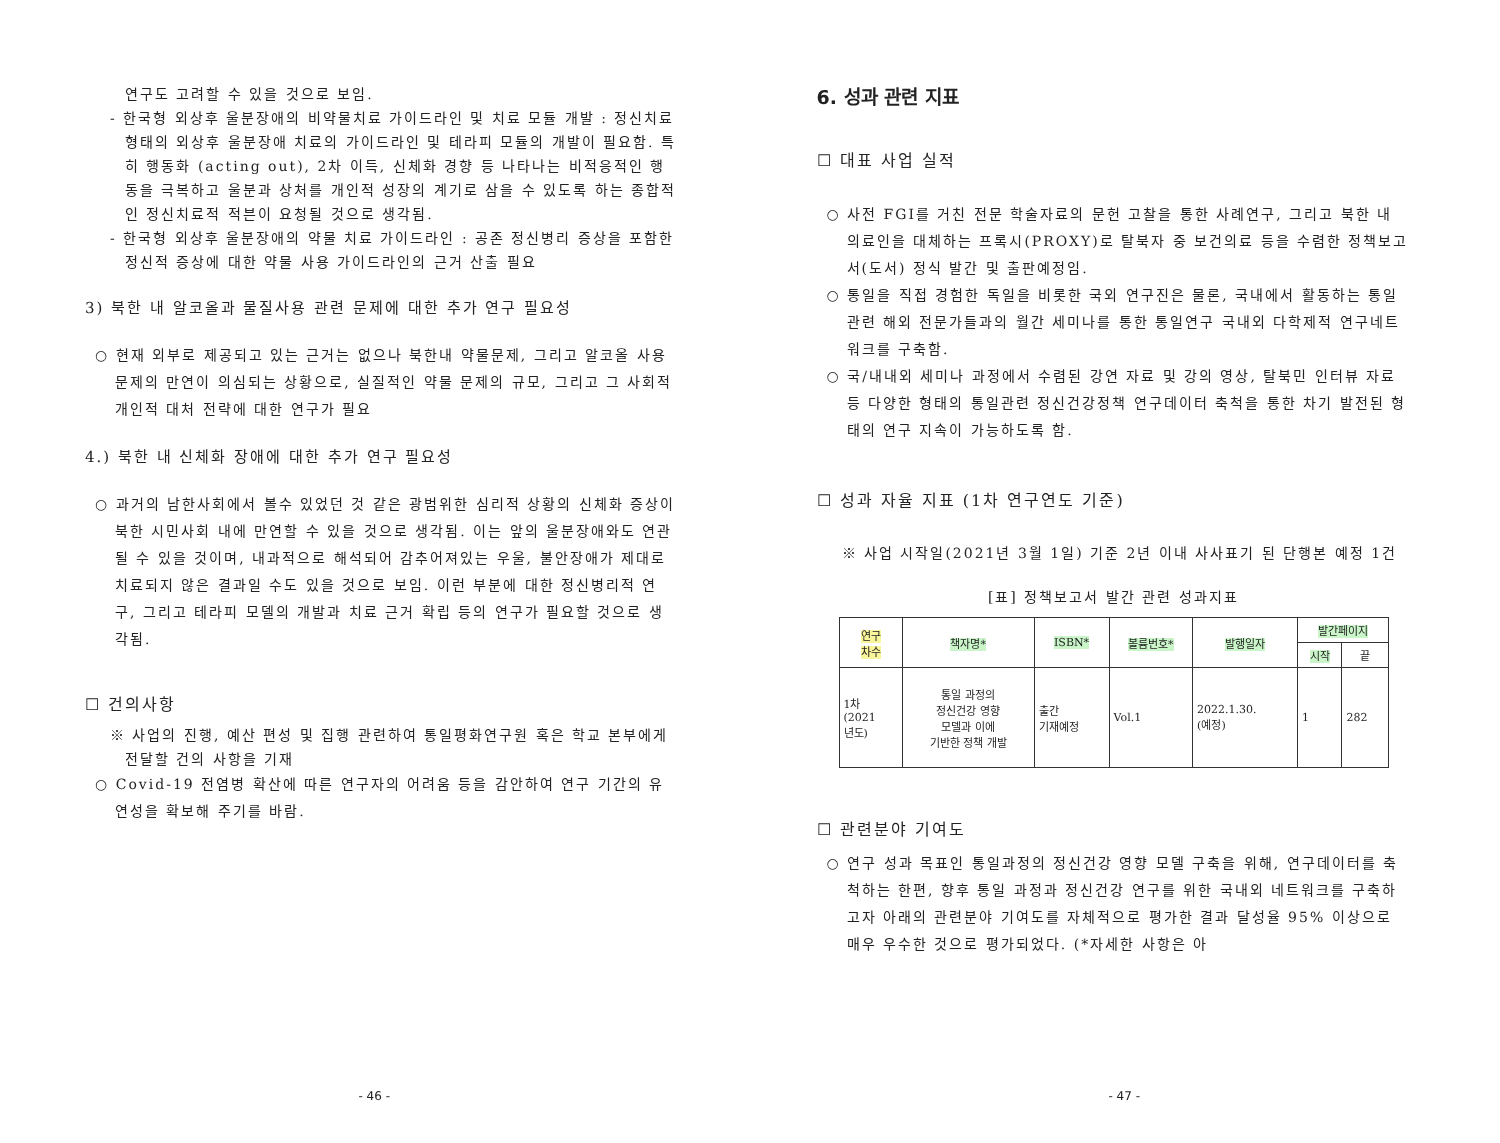연구도 고려할 수 있을 것으로 보임.
- 한국형 외상후 울분장애의 비약물치료 가이드라인 및 치료 모듈 개발 : 정신치료 형태의 외상후 울분장애 치료의 가이드라인 및 테라피 모듈의 개발이 필요함. 특히 행동화 (acting out), 2차 이득, 신체화 경향 등 나타나는 비적응적인 행동을 극복하고 울분과 상처를 개인적 성장의 계기로 삼을 수 있도록 하는 종합적인 정신치료적 적븐이 요청될 것으로 생각됨.
- 한국형 외상후 울분장애의 약물 치료 가이드라인 : 공존 정신병리 증상을 포함한 정신적 증상에 대한 약물 사용 가이드라인의 근거 산출 필요
3) 북한 내 알코올과 물질사용 관련 문제에 대한 추가 연구 필요성
○ 현재 외부로 제공되고 있는 근거는 없으나 북한내 약물문제, 그리고 알코올 사용 문제의 만연이 의심되는 상황으로, 실질적인 약물 문제의 규모, 그리고 그 사회적 개인적 대처 전략에 대한 연구가 필요
4.) 북한 내 신체화 장애에 대한 추가 연구 필요성
○ 과거의 남한사회에서 볼수 있었던 것 같은 광범위한 심리적 상황의 신체화 증상이 북한 시민사회 내에 만연할 수 있을 것으로 생각됨. 이는 앞의 울분장애와도 연관될 수 있을 것이며, 내과적으로 해석되어 감추어져있는 우울, 불안장애가 제대로 치료되지 않은 결과일 수도 있을 것으로 보임. 이런 부분에 대한 정신병리적 연구, 그리고 테라피 모델의 개발과 치료 근거 확립 등의 연구가 필요할 것으로 생각됨.
☐ 건의사항
※ 사업의 진행, 예산 편성 및 집행 관련하여 통일평화연구원 혹은 학교 본부에게 전달할 건의 사항을 기재
○ Covid-19 전염병 확산에 따른 연구자의 어려움 등을 감안하여 연구 기간의 유연성을 확보해 주기를 바람.
- 46 -
6. 성과 관련 지표
☐ 대표 사업 실적
○ 사전 FGI를 거친 전문 학술자료의 문헌 고찰을 통한 사례연구, 그리고 북한 내 의료인을 대체하는 프록시(PROXY)로 탈북자 중 보건의료 등을 수렴한 정책보고서(도서) 정식 발간 및 출판예정임.
○ 통일을 직접 경험한 독일을 비롯한 국외 연구진은 물론, 국내에서 활동하는 통일 관련 해외 전문가들과의 월간 세미나를 통한 통일연구 국내외 다학제적 연구네트워크를 구축함.
○ 국/내내외 세미나 과정에서 수렴된 강연 자료 및 강의 영상, 탈북민 인터뷰 자료 등 다양한 형태의 통일관련 정신건강정책 연구데이터 축척을 통한 차기 발전된 형태의 연구 지속이 가능하도록 함.
☐ 성과 자율 지표 (1차 연구연도 기준)
※ 사업 시작일(2021년 3월 1일) 기준 2년 이내 사사표기 된 단행본 예정 1건
[표] 정책보고서 발간 관련 성과지표
| 연구 차수 | 책자명* | ISBN* | 볼륨번호* | 발행일자 | 발간페이지 | |
| --- | --- | --- | --- | --- | --- | --- |
| | | | | | 시작 | 끝 |
| 1차 (2021 년도) | 통일 과정의 정신건강 영향 모델과 이에 기반한 정책 개발 | 출간 기재예정 | Vol.1 | 2022.1.30. (예정) | 1 | 282 |
☐ 관련분야 기여도
○ 연구 성과 목표인 통일과정의 정신건강 영향 모델 구축을 위해, 연구데이터를 축척하는 한편, 향후 통일 과정과 정신건강 연구를 위한 국내외 네트워크를 구축하고자 아래의 관련분야 기여도를 자체적으로 평가한 결과 달성율 95% 이상으로 매우 우수한 것으로 평가되었다. (*자세한 사항은 아
- 47 -